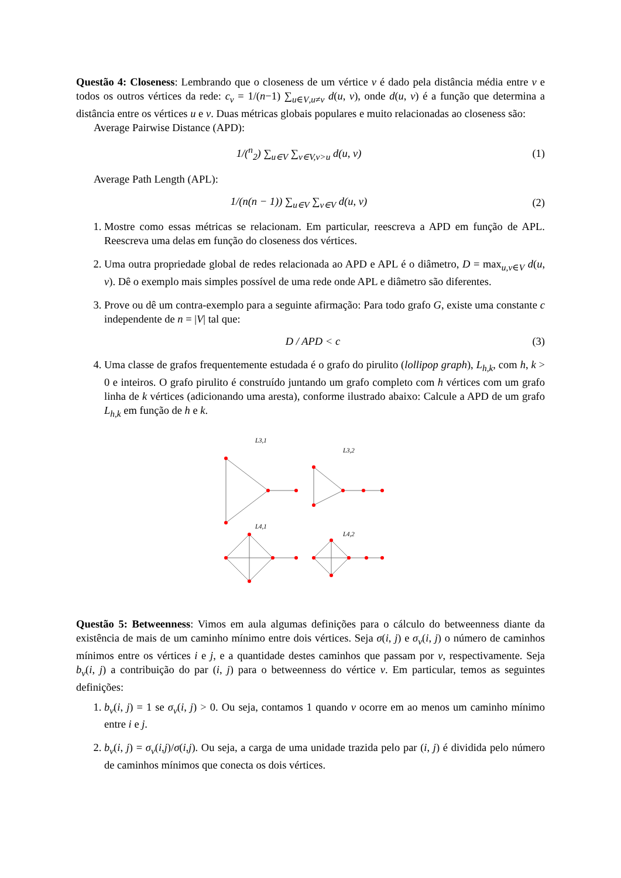Questão 4: Closeness: Lembrando que o closeness de um vértice v é dado pela distância média entre v e todos os outros vértices da rede: c<sub>v</sub> = 1/(n−1) ∑<sub>u∈V,u≠v</sub> d(u, v), onde d(u, v) é a função que determina a distância entre os vértices u e v. Duas métricas globais populares e muito relacionadas ao closeness são:
Average Pairwise Distance (APD):
1/(<sup>n</sup><sub>2</sub>) ∑<sub>u∈V</sub> ∑<sub>v∈V,v>u</sub> d(u, v) (1)
Average Path Length (APL):
1/(n(n − 1)) ∑<sub>u∈V</sub> ∑<sub>v∈V</sub> d(u, v) (2)
1. Mostre como essas métricas se relacionam. Em particular, reescreva a APD em função de APL. Reescreva uma delas em função do closeness dos vértices.
2. Uma outra propriedade global de redes relacionada ao APD e APL é o diâmetro, D = max<sub>u,v∈V</sub> d(u, v). Dê o exemplo mais simples possível de uma rede onde APL e diâmetro são diferentes.
3. Prove ou dê um contra-exemplo para a seguinte afirmação: Para todo grafo G, existe uma constante c independente de n = |V| tal que:
D / APD < c (3)
4. Uma classe de grafos frequentemente estudada é o grafo do pirulito (lollipop graph), L<sub>h,k</sub>, com h, k > 0 e inteiros. O grafo pirulito é construído juntando um grafo completo com h vértices com um grafo linha de k vértices (adicionando uma aresta), conforme ilustrado abaixo: Calcule a APD de um grafo L<sub>h,k</sub> em função de h e k.
L3,1
L3,2
L4,1
L4,2
Questão 5: Betweenness: Vimos em aula algumas definições para o cálculo do betweenness diante da existência de mais de um caminho mínimo entre dois vértices. Seja σ(i, j) e σ<sub>v</sub>(i, j) o número de caminhos mínimos entre os vértices i e j, e a quantidade destes caminhos que passam por v, respectivamente. Seja b<sub>v</sub>(i, j) a contribuição do par (i, j) para o betweenness do vértice v. Em particular, temos as seguintes definições:
1. b<sub>v</sub>(i, j) = 1 se σ<sub>v</sub>(i, j) > 0. Ou seja, contamos 1 quando v ocorre em ao menos um caminho mínimo entre i e j.
2. b<sub>v</sub>(i, j) = σ<sub>v</sub>(i,j)/σ(i,j). Ou seja, a carga de uma unidade trazida pelo par (i, j) é dividida pelo número de caminhos mínimos que conecta os dois vértices.